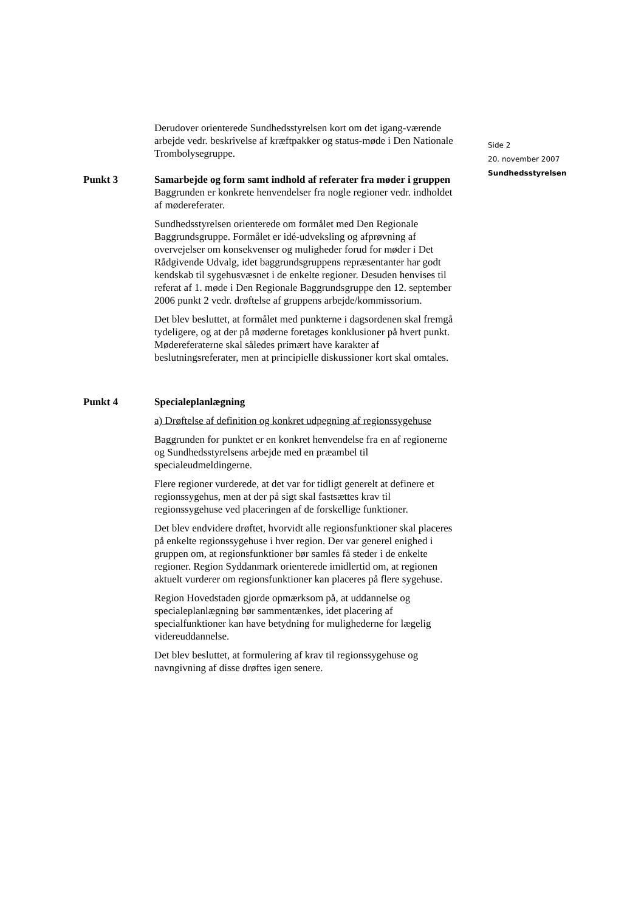Derudover orienterede Sundhedsstyrelsen kort om det igang-værende arbejde vedr. beskrivelse af kræftpakker og status-møde i Den Nationale Trombolysegruppe.
Side 2
20. november 2007
Sundhedsstyrelsen
Punkt 3 Samarbejde og form samt indhold af referater fra møder i gruppen
Baggrunden er konkrete henvendelser fra nogle regioner vedr. indholdet af mødereferater.
Sundhedsstyrelsen orienterede om formålet med Den Regionale Baggrundsgruppe. Formålet er idé-udveksling og afprøvning af overvejelser om konsekvenser og muligheder forud for møder i Det Rådgivende Udvalg, idet baggrundsgruppens repræsentanter har godt kendskab til sygehusvæsnet i de enkelte regioner. Desuden henvises til referat af 1. møde i Den Regionale Baggrundsgruppe den 12. september 2006 punkt 2 vedr. drøftelse af gruppens arbejde/kommissorium.
Det blev besluttet, at formålet med punkterne i dagsordenen skal fremgå tydeligere, og at der på møderne foretages konklusioner på hvert punkt. Mødereferaterne skal således primært have karakter af beslutningsreferater, men at principielle diskussioner kort skal omtales.
Punkt 4 Specialeplanlægning
a) Drøftelse af definition og konkret udpegning af regionssygehuse
Baggrunden for punktet er en konkret henvendelse fra en af regionerne og Sundhedsstyrelsens arbejde med en præambel til specialeudmeldingerne.
Flere regioner vurderede, at det var for tidligt generelt at definere et regionssygehus, men at der på sigt skal fastsættes krav til regionssygehuse ved placeringen af de forskellige funktioner.
Det blev endvidere drøftet, hvorvidt alle regionsfunktioner skal placeres på enkelte regionssygehuse i hver region. Der var generel enighed i gruppen om, at regionsfunktioner bør samles få steder i de enkelte regioner. Region Syddanmark orienterede imidlertid om, at regionen aktuelt vurderer om regionsfunktioner kan placeres på flere sygehuse.
Region Hovedstaden gjorde opmærksom på, at uddannelse og specialeplanlægning bør sammentænkes, idet placering af specialfunktioner kan have betydning for mulighederne for lægelig videreuddannelse.
Det blev besluttet, at formulering af krav til regionssygehuse og navngivning af disse drøftes igen senere.